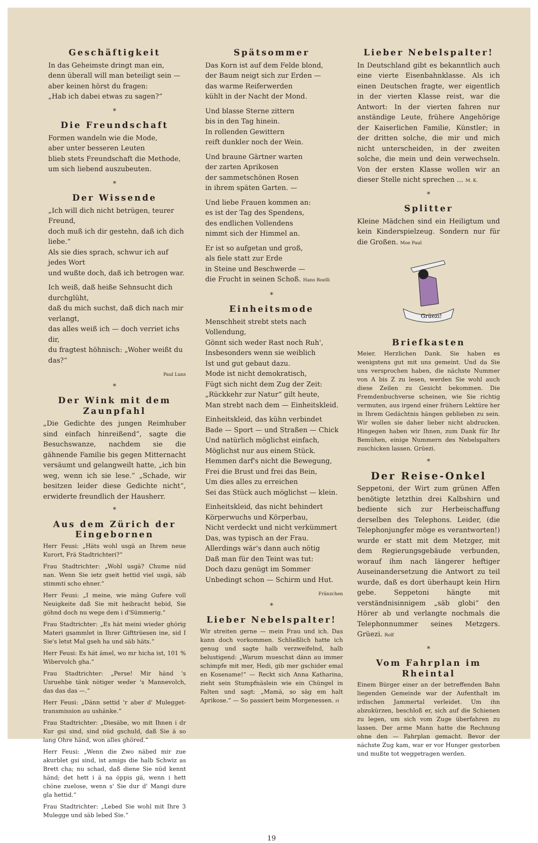Geschäftigkeit
In das Geheimste dringt man ein,
denn überall will man beteiligt sein —
aber keinen hörst du fragen:
„Hab ich dabei etwas zu sagen?“
*
Die Freundschaft
Formen wandeln wie die Mode,
aber unter besseren Leuten
blieb stets Freundschaft die Methode,
um sich liebend auszubeuten.
*
Der Wissende
„Ich will dich nicht betrügen, teurer Freund,
doch muß ich dir gestehn, daß ich dich liebe.“
Als sie dies sprach, schwur ich auf jedes Wort
und wußte doch, daß ich betrogen war.
Ich weiß, daß heiße Sehnsucht dich durchglüht,
daß du mich suchst, daß dich nach mir verlangt,
das alles weiß ich — doch verriet ichs dir,
du fragtest höhnisch: „Woher weißt du das?“
Paul Luns
*
Der Wink mit dem Zaunpfahl
„Die Gedichte des jungen Reimhuber sind einfach hinreißend“, sagte die Besuchswanze, nachdem sie die gähnende Familie bis gegen Mitternacht versäumt und gelangweilt hatte, „ich bin weg, wenn ich sie lese.“ „Schade, wir besitzen leider diese Gedichte nicht“, erwiderte freundlich der Hausherr.
*
Aus dem Zürich der Eingebornen
Herr Feusi: „Häts wohl usgä an Ihrem neue Kurort, Frä Stadtrichteri?“
Frau Stadtrichter: „Wohl usgä? Chume nüd nan. Wenn Sie ietz gseit hettid viel usgä, säb stimmti scho ehner.“
Herr Feusi: „I meine, wie mäng Gufere voll Neuigkeite daß Sie mit heibracht hebid, Sie göhnd doch nu wege dem i d'Sümmerig.“
Frau Stadtrichter: „Es hät meini wieder ghörig Materi gsammlet in Ihrer Gifttrüesen ine, sid I Sie's letst Mal gseh ha und säb häts.“
Herr Feusi: Es hät ämel, wo mr hicha ist, 101 % Wibervolch gha.“
Frau Stadtrichter: „Perse! Mir händ 's Usruehbe tänk nötiger weder 's Mannevolch, das das das —.“
Herr Feusi: „Dänn settid 'r aber d' Mulegget­transmission au ushänke.“
Frau Stadtrichter: „Diesäbe, wo mit Ihnen i dr Kur gsi sind, sind nüd gschuld, daß Sie ä so lang Ohre händ, won alles ghöred.“
Herr Feusi: „Wenn die Zwo näbed mir zue akurblet gsi sind, ist amigs die halb Schwiz as Brett cha; nu schad, daß diene Sie nüd kennt händ; det hett i ä na öppis gä, wenn i hett chöne zuelose, wenn s' Sie dur d' Mangi dure gla hettid.“
Frau Stadtrichter: „Lebed Sie wohl mit Ihre 3 Mulegge und säb lebed Sie.“
Spätsommer
Das Korn ist auf dem Felde blond,
der Baum neigt sich zur Erden —
das warme Reiferwerden
kühlt in der Nacht der Mond.
Und blasse Sterne zittern
bis in den Tag hinein.
In rollenden Gewittern
reift dunkler noch der Wein.
Und braune Gärtner warten
der zarten Aprikosen
der sammetschönen Rosen
in ihrem späten Garten. —
Und liebe Frauen kommen an:
es ist der Tag des Spendens,
des endlichen Vollendens
nimmt sich der Himmel an.
Er ist so aufgetan und groß,
als fiele statt zur Erde
in Steine und Beschwerde —
die Frucht in seinen Schoß. Hans Roelli
*
Einheitsmode
Menschheit strebt stets nach Vollendung,
Gönnt sich weder Rast noch Ruh',
Insbesonders wenn sie weiblich
Ist und gut gebaut dazu.
Mode ist nicht demokratisch,
Fügt sich nicht dem Zug der Zeit:
„Rückkehr zur Natur“ gilt heute,
Man strebt nach dem — Einheitskleid.
Einheitskleid, das kühn verbindet
Bade — Sport — und Straßen — Chick
Und natürlich möglichst einfach,
Möglichst nur aus einem Stück.
Hemmen darf's nicht die Bewegung,
Frei die Brust und frei das Bein,
Um dies alles zu erreichen
Sei das Stück auch möglichst — klein.
Einheitskleid, das nicht behindert
Körperwuchs und Körperbau,
Nicht verdeckt und nicht verkümmert
Das, was typisch an der Frau.
Allerdings wär's dann auch nötig
Daß man für den Teint was tut:
Doch dazu genügt im Sommer
Unbedingt schon — Schirm und Hut.
Fränzchen
*
Lieber Nebelspalter!
Wir streiten gerne — mein Frau und ich. Das kann doch vorkommen. Schließlich hatte ich genug und sagte halb verzweifelnd, halb belustigend: „Warum mueschst dänn au immer schimpfe mit mer, Hedi, gib mer gschider emal en Kosename!“ — Reckt sich Anna Katharina, zieht sein Stumpfnäslein wie ein Chüngel in Falten und sagt: „Mamä, so säg em halt Aprikose.“ — So passiert beim Morgenessen. ri
Lieber Nebelspalter!
In Deutschland gibt es bekanntlich auch eine vierte Eisenbahnklasse. Als ich einen Deutschen fragte, wer eigentlich in der vierten Klasse reist, war die Antwort: In der vierten fahren nur anständige Leute, frühere Angehörige der Kaiserlichen Familie, Künstler; in der dritten solche, die mir und mich nicht unterscheiden, in der zweiten solche, die mein und dein verwechseln. Von der ersten Klasse wollen wir an dieser Stelle nicht sprechen ... M. K.
*
Splitter
Kleine Mädchen sind ein Heiligtum und kein Kinderspielzeug. Sondern nur für die Großen. Moe Paul
Grüezi!
Briefkasten
Meier. Herzlichen Dank. Sie haben es wenigstens gut mit uns gemeint. Und da Sie uns versprochen haben, die nächste Nummer von A bis Z zu lesen, werden Sie wohl auch diese Zeilen zu Gesicht bekommen. Die Fremdenbuchverse scheinen, wie Sie richtig vermuten, aus irgend einer frühern Lektüre her in Ihrem Gedächtnis hängen geblieben zu sein. Wir wollen sie daher lieber nicht abdrucken. Hingegen haben wir Ihnen, zum Dank für Ihr Bemühen, einige Nummern des Nebelspalters zuschicken lassen. Grüezi.
*
Der Reise-Onkel
Seppetoni, der Wirt zum grünen Affen benötigte letzthin drei Kalbshirn und bediente sich zur Herbeischaffung derselben des Telephons. Leider, (die Telephonjungfer möge es verantworten!) wurde er statt mit dem Metzger, mit dem Regierungsgebäude verbunden, worauf ihm nach längerer heftiger Auseinandersetzung die Antwort zu teil wurde, daß es dort überhaupt kein Hirn gebe. Seppetoni hängte mit verständnisinnigem „säb globi“ den Hörer ab und verlangte nochmals die Telephonnummer seines Metzgers. Grüezi. Rolf
*
Vom Fahrplan im Rheintal
Einem Bürger einer an der betreffenden Bahn liegenden Gemeinde war der Aufenthalt im irdischen Jammertal verleidet. Um ihn abzukürzen, beschloß er, sich auf die Schienen zu legen, um sich vom Zuge überfahren zu lassen. Der arme Mann hatte die Rechnung ohne den — Fahrplan gemacht. Bevor der nächste Zug kam, war er vor Hunger gestorben und mußte tot weggetragen werden.
19